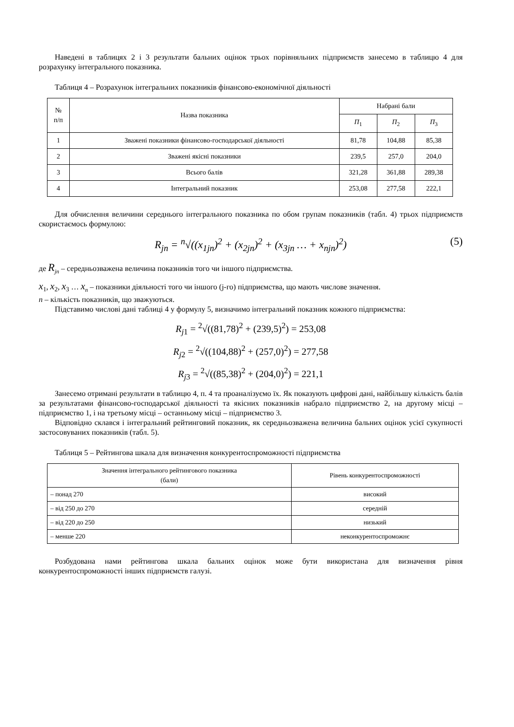Наведені в таблицях 2 і 3 результати бальних оцінок трьох порівняльних підприємств занесемо в таблицю 4 для розрахунку інтегрального показника.
Таблиця 4 – Розрахунок інтегральних показників фінансово-економічної діяльності
| № п/п | Назва показника | Набрані бали | | |
| --- | --- | --- | --- | --- |
| | | П<sub>1</sub> | П<sub>2</sub> | П<sub>3</sub> |
| 1 | Зважені показники фінансово-господарської діяльності | 81,78 | 104,88 | 85,38 |
| 2 | Зважені якісні показники | 239,5 | 257,0 | 204,0 |
| 3 | Всього балів | 321,28 | 361,88 | 289,38 |
| 4 | Інтегральний показник | 253,08 | 277,58 | 222,1 |
Для обчислення величини середнього інтегрального показника по обом групам показників (табл. 4) трьох підприємств скористаємось формулою:
R<sub>jn</sub> = <sup>n</sup>√((x<sub>1jn</sub>)<sup>2</sup> + (x<sub>2jn</sub>)<sup>2</sup> + (x<sub>3jn</sub> … + x<sub>njn</sub>)<sup>2</sup>) (5)
де R<sub>jn</sub> – середньозважена величина показників того чи іншого підприємства.
x<sub>1</sub>, x<sub>2</sub>, x<sub>3</sub> … x<sub>n</sub> – показники діяльності того чи іншого (j-го) підприємства, що мають числове значення.
n – кількість показників, що зважуються.
Підставимо числові дані таблиці 4 у формулу 5, визначимо інтегральний показник кожного підприємства:
R<sub>j1</sub> = <sup>2</sup>√((81,78)<sup>2</sup> + (239,5)<sup>2</sup>) = 253,08
R<sub>j2</sub> = <sup>2</sup>√((104,88)<sup>2</sup> + (257,0)<sup>2</sup>) = 277,58
R<sub>j3</sub> = <sup>2</sup>√((85,38)<sup>2</sup> + (204,0)<sup>2</sup>) = 221,1
Занесемо отримані результати в таблицю 4, п. 4 та проаналізуємо їх. Як показують цифрові дані, найбільшу кількість балів за результатами фінансово-господарської діяльності та якісних показників набрало підприємство 2, на другому місці – підприємство 1, і на третьому місці – останньому місці – підприємство 3.
Відповідно склався і інтегральний рейтинговий показник, як середньозважена величина бальних оцінок усієї сукупності застосовуваних показників (табл. 5).
Таблиця 5 – Рейтингова шкала для визначення конкурентоспроможності підприємства
| Значення інтегрального рейтингового показника (бали) | Рівень конкурентоспроможності |
| --- | --- |
| – понад 270 | високий |
| – від 250 до 270 | середній |
| – від 220 до 250 | низький |
| – менше 220 | неконкурентоспроможнє |
Розбудована нами рейтингова шкала бальних оцінок може бути використана для визначення рівня конкурентоспроможності інших підприємств галузі.